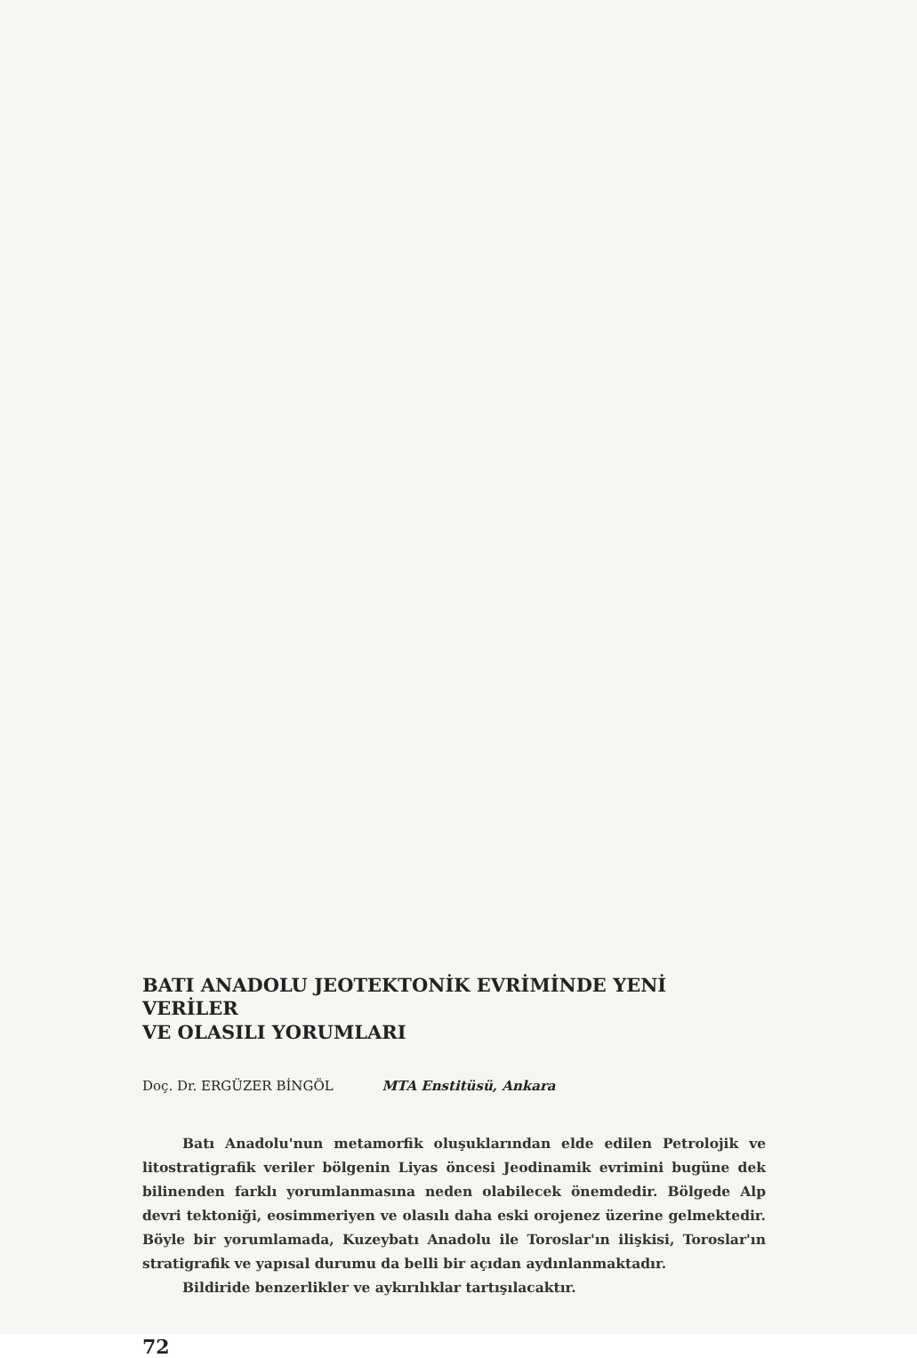BATI ANADOLU JEOTEKTONİK EVRİMİNDE YENİ VERİLER
VE OLASILI YORUMLARI
Doç. Dr. ERGÜZER BİNGÖL MTA Enstitüsü, Ankara
Batı Anadolu'nun metamorfik oluşuklarından elde edilen Petrolojik ve litostratigrafik veriler bölgenin Liyas öncesi Jeodinamik evrimini bugüne dek bilinenden farklı yorumlanmasına neden olabilecek önemdedir. Bölgede Alp devri tektoniği, eosimmeriyen ve olasılı daha eski orojenez üzerine gelmektedir. Böyle bir yorumlamada, Kuzeybatı Anadolu ile Toroslar'ın ilişkisi, Toroslar'ın stratigrafik ve yapısal durumu da belli bir açıdan aydınlanmaktadır.
Bildiride benzerlikler ve aykırılıklar tartışılacaktır.
72